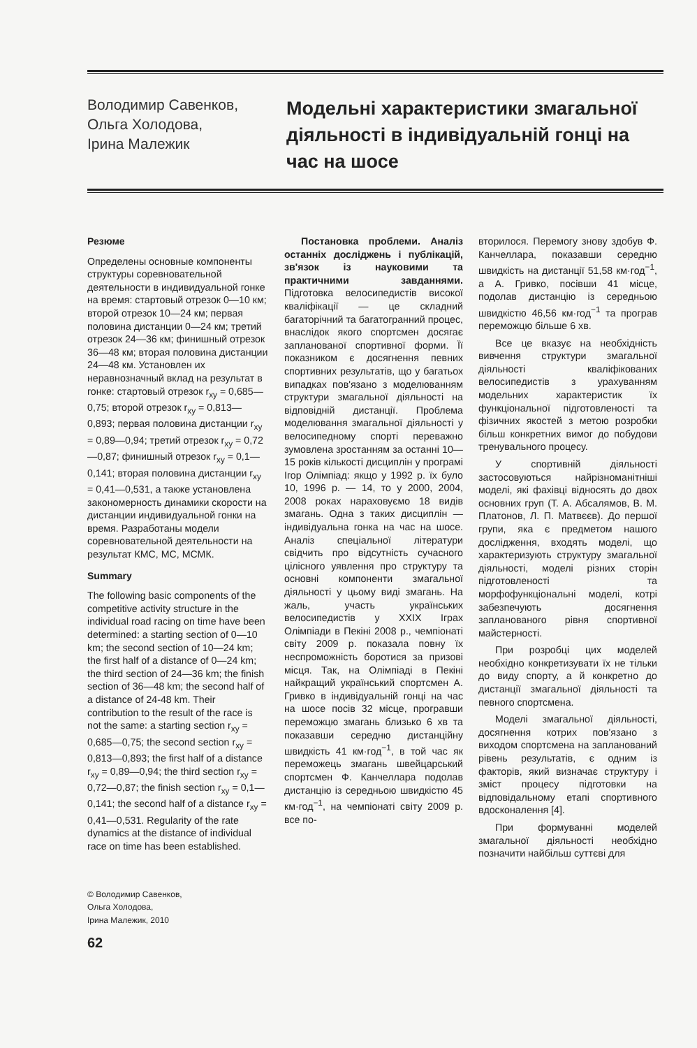Володимир Савенков,
Ольга Холодова,
Ірина Малежик
Модельні характеристики змагальної діяльності в індивідуальній гонці на час на шосе
Резюме
Определены основные компоненты структуры соревновательной деятельности в индивидуальной гонке на время: стартовый отрезок 0—10 км; второй отрезок 10—24 км; первая половина дистанции 0—24 км; третий отрезок 24—36 км; финишный отрезок 36—48 км; вторая половина дистанции 24—48 км. Установлен их неравнозначный вклад на результат в гонке: стартовый отрезок r<sub>xy</sub> = 0,685—0,75; второй отрезок r<sub>xy</sub> = 0,813—0,893; первая половина дистанции r<sub>xy</sub> = 0,89—0,94; третий отрезок r<sub>xy</sub> = 0,72—0,87; финишный отрезок r<sub>xy</sub> = 0,1—0,141; вторая половина дистанции r<sub>xy</sub> = 0,41—0,531, а также установлена закономерность динамики скорости на дистанции индивидуальной гонки на время. Разработаны модели соревновательной деятельности на результат КМС, МС, МСМК.
Summary
The following basic components of the competitive activity structure in the individual road racing on time have been determined: a starting section of 0—10 km; the second section of 10—24 km; the first half of a distance of 0—24 km; the third section of 24—36 km; the finish section of 36—48 km; the second half of a distance of 24-48 km. Their contribution to the result of the race is not the same: a starting section r<sub>xy</sub> = 0,685—0,75; the second section r<sub>xy</sub> = 0,813—0,893; the first half of a distance r<sub>xy</sub> = 0,89—0,94; the third section r<sub>xy</sub> = 0,72—0,87; the finish section r<sub>xy</sub> = 0,1—0,141; the second half of a distance r<sub>xy</sub> = 0,41—0,531. Regularity of the rate dynamics at the distance of individual race on time has been established.
© Володимир Савенков,
Ольга Холодова,
Ірина Малежик, 2010
62
Постановка проблеми. Аналіз останніх досліджень і публікацій, зв'язок із науковими та практичними завданнями. Підготовка велосипедистів високої кваліфікації — це складний багаторічний та багатогранний процес, внаслідок якого спортсмен досягає запланованої спортивної форми. Її показником є досягнення певних спортивних результатів, що у багатьох випадках пов'язано з моделюванням структури змагальної діяльності на відповідній дистанції. Проблема моделювання змагальної діяльності у велосипедному спорті переважно зумовлена зростанням за останні 10—15 років кількості дисциплін у програмі Ігор Олімпіад: якщо у 1992 р. їх було 10, 1996 р. — 14, то у 2000, 2004, 2008 роках нараховуємо 18 видів змагань. Одна з таких дисциплін — індивідуальна гонка на час на шосе. Аналіз спеціальної літератури свідчить про відсутність сучасного цілісного уявлення про структуру та основні компоненти змагальної діяльності у цьому виді змагань. На жаль, участь українських велосипедистів у XXIX Іграх Олімпіади в Пекіні 2008 р., чемпіонаті світу 2009 р. показала повну їх неспроможність боротися за призові місця. Так, на Олімпіаді в Пекіні найкращий український спортсмен А. Гривко в індивідуальній гонці на час на шосе посів 32 місце, програвши переможцю змагань близько 6 хв та показавши середню дистанційну швидкість 41 км·год<sup>−1</sup>, в той час як переможець змагань швейцарський спортсмен Ф. Канчеллара подолав дистанцію із середньою швидкістю 45 км·год<sup>−1</sup>, на чемпіонаті світу 2009 р. все по-
вторилося. Перемогу знову здобув Ф. Канчеллара, показавши середню швидкість на дистанції 51,58 км·год<sup>−1</sup>, а А. Гривко, посівши 41 місце, подолав дистанцію із середньою швидкістю 46,56 км·год<sup>−1</sup> та програв переможцю більше 6 хв.
Все це вказує на необхідність вивчення структури змагальної діяльності кваліфікованих велосипедистів з урахуванням модельних характеристик їх функціональної підготовленості та фізичних якостей з метою розробки більш конкретних вимог до побудови тренувального процесу.
У спортивній діяльності застосовуються найрізноманітніші моделі, які фахівці відносять до двох основних груп (Т. А. Абсалямов, В. М. Платонов, Л. П. Матвєєв). До першої групи, яка є предметом нашого дослідження, входять моделі, що характеризують структуру змагальної діяльності, моделі різних сторін підготовленості та морфофункціональні моделі, котрі забезпечують досягнення запланованого рівня спортивної майстерності.
При розробці цих моделей необхідно конкретизувати їх не тільки до виду спорту, а й конкретно до дистанції змагальної діяльності та певного спортсмена.
Моделі змагальної діяльності, досягнення котрих пов'язано з виходом спортсмена на запланований рівень результатів, є одним із факторів, який визначає структуру і зміст процесу підготовки на відповідальному етапі спортивного вдосконалення [4].
При формуванні моделей змагальної діяльності необхідно позначити найбільш суттєві для